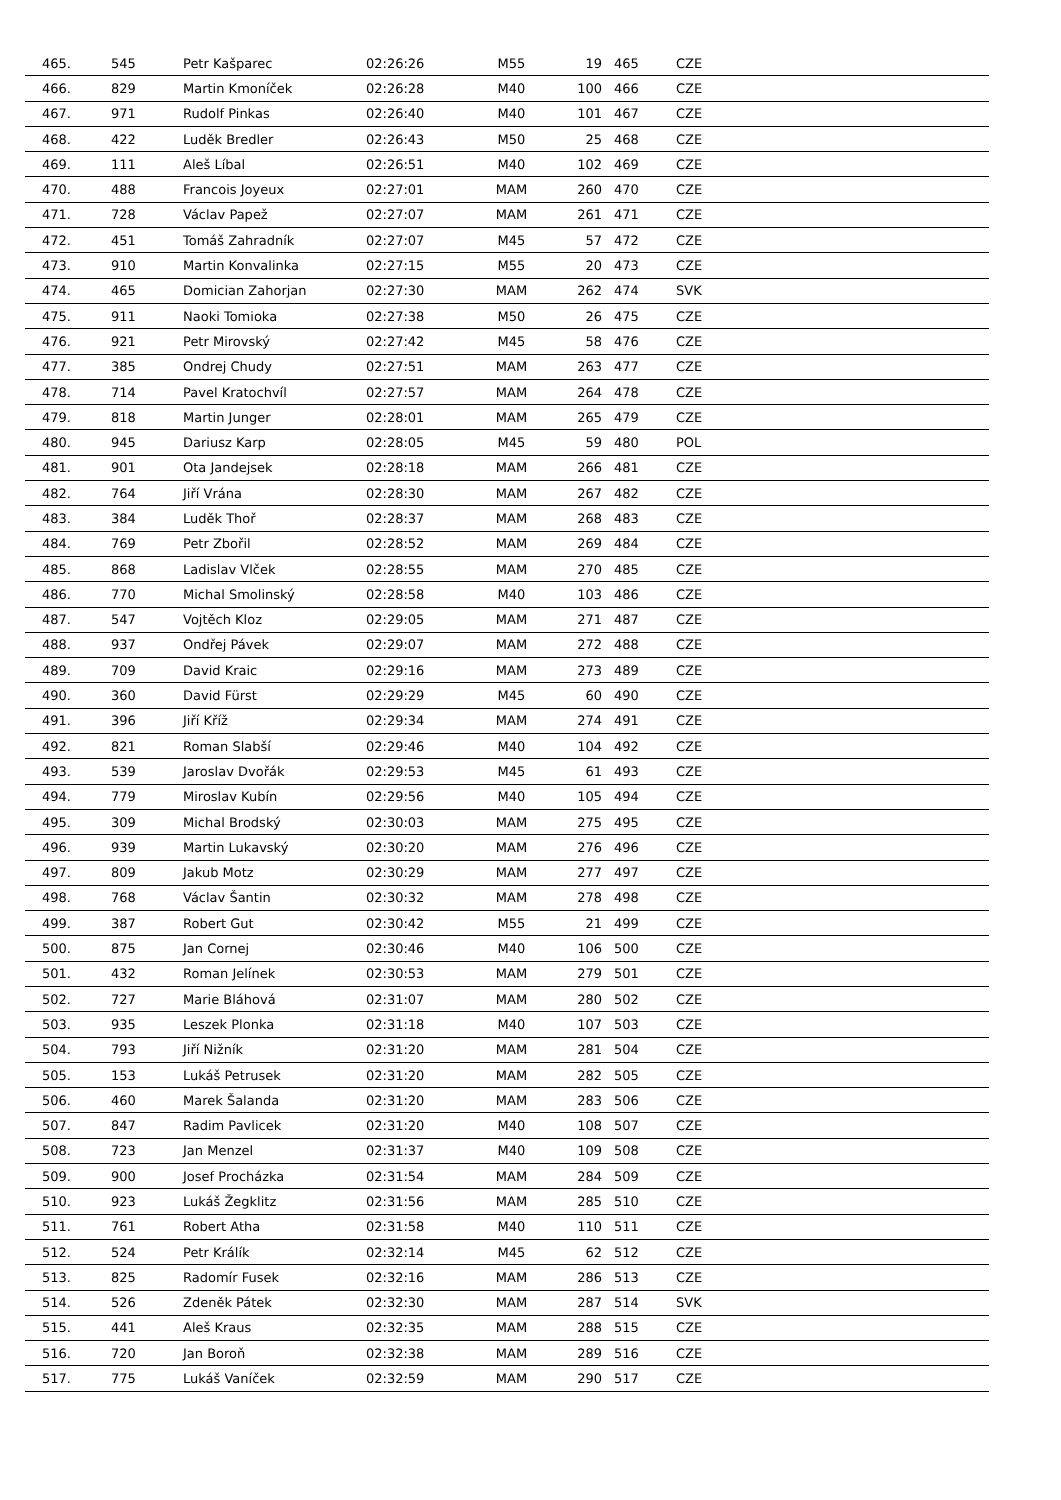| 465. | 545 | Petr Kašparec | 02:26:26 | M55 | 19 | 465 | CZE |
| 466. | 829 | Martin Kmoníček | 02:26:28 | M40 | 100 | 466 | CZE |
| 467. | 971 | Rudolf Pinkas | 02:26:40 | M40 | 101 | 467 | CZE |
| 468. | 422 | Luděk Bredler | 02:26:43 | M50 | 25 | 468 | CZE |
| 469. | 111 | Aleš Líbal | 02:26:51 | M40 | 102 | 469 | CZE |
| 470. | 488 | Francois Joyeux | 02:27:01 | MAM | 260 | 470 | CZE |
| 471. | 728 | Václav Papež | 02:27:07 | MAM | 261 | 471 | CZE |
| 472. | 451 | Tomáš Zahradník | 02:27:07 | M45 | 57 | 472 | CZE |
| 473. | 910 | Martin Konvalinka | 02:27:15 | M55 | 20 | 473 | CZE |
| 474. | 465 | Domician Zahorjan | 02:27:30 | MAM | 262 | 474 | SVK |
| 475. | 911 | Naoki Tomioka | 02:27:38 | M50 | 26 | 475 | CZE |
| 476. | 921 | Petr Mirovský | 02:27:42 | M45 | 58 | 476 | CZE |
| 477. | 385 | Ondrej Chudy | 02:27:51 | MAM | 263 | 477 | CZE |
| 478. | 714 | Pavel Kratochvíl | 02:27:57 | MAM | 264 | 478 | CZE |
| 479. | 818 | Martin Junger | 02:28:01 | MAM | 265 | 479 | CZE |
| 480. | 945 | Dariusz Karp | 02:28:05 | M45 | 59 | 480 | POL |
| 481. | 901 | Ota Jandejsek | 02:28:18 | MAM | 266 | 481 | CZE |
| 482. | 764 | Jiří Vrána | 02:28:30 | MAM | 267 | 482 | CZE |
| 483. | 384 | Luděk Thoř | 02:28:37 | MAM | 268 | 483 | CZE |
| 484. | 769 | Petr Zbořil | 02:28:52 | MAM | 269 | 484 | CZE |
| 485. | 868 | Ladislav Vlček | 02:28:55 | MAM | 270 | 485 | CZE |
| 486. | 770 | Michal Smolinský | 02:28:58 | M40 | 103 | 486 | CZE |
| 487. | 547 | Vojtěch Kloz | 02:29:05 | MAM | 271 | 487 | CZE |
| 488. | 937 | Ondřej Pávek | 02:29:07 | MAM | 272 | 488 | CZE |
| 489. | 709 | David Kraic | 02:29:16 | MAM | 273 | 489 | CZE |
| 490. | 360 | David Fürst | 02:29:29 | M45 | 60 | 490 | CZE |
| 491. | 396 | Jiří Kříž | 02:29:34 | MAM | 274 | 491 | CZE |
| 492. | 821 | Roman Slabší | 02:29:46 | M40 | 104 | 492 | CZE |
| 493. | 539 | Jaroslav Dvořák | 02:29:53 | M45 | 61 | 493 | CZE |
| 494. | 779 | Miroslav Kubín | 02:29:56 | M40 | 105 | 494 | CZE |
| 495. | 309 | Michal Brodský | 02:30:03 | MAM | 275 | 495 | CZE |
| 496. | 939 | Martin Lukavský | 02:30:20 | MAM | 276 | 496 | CZE |
| 497. | 809 | Jakub Motz | 02:30:29 | MAM | 277 | 497 | CZE |
| 498. | 768 | Václav Šantin | 02:30:32 | MAM | 278 | 498 | CZE |
| 499. | 387 | Robert Gut | 02:30:42 | M55 | 21 | 499 | CZE |
| 500. | 875 | Jan Cornej | 02:30:46 | M40 | 106 | 500 | CZE |
| 501. | 432 | Roman Jelínek | 02:30:53 | MAM | 279 | 501 | CZE |
| 502. | 727 | Marie Bláhová | 02:31:07 | MAM | 280 | 502 | CZE |
| 503. | 935 | Leszek Plonka | 02:31:18 | M40 | 107 | 503 | CZE |
| 504. | 793 | Jiří Nižník | 02:31:20 | MAM | 281 | 504 | CZE |
| 505. | 153 | Lukáš Petrusek | 02:31:20 | MAM | 282 | 505 | CZE |
| 506. | 460 | Marek Šalanda | 02:31:20 | MAM | 283 | 506 | CZE |
| 507. | 847 | Radim Pavlicek | 02:31:20 | M40 | 108 | 507 | CZE |
| 508. | 723 | Jan Menzel | 02:31:37 | M40 | 109 | 508 | CZE |
| 509. | 900 | Josef Procházka | 02:31:54 | MAM | 284 | 509 | CZE |
| 510. | 923 | Lukáš Žegklitz | 02:31:56 | MAM | 285 | 510 | CZE |
| 511. | 761 | Robert Atha | 02:31:58 | M40 | 110 | 511 | CZE |
| 512. | 524 | Petr Králík | 02:32:14 | M45 | 62 | 512 | CZE |
| 513. | 825 | Radomír Fusek | 02:32:16 | MAM | 286 | 513 | CZE |
| 514. | 526 | Zdeněk Pátek | 02:32:30 | MAM | 287 | 514 | SVK |
| 515. | 441 | Aleš Kraus | 02:32:35 | MAM | 288 | 515 | CZE |
| 516. | 720 | Jan Boroň | 02:32:38 | MAM | 289 | 516 | CZE |
| 517. | 775 | Lukáš Vaníček | 02:32:59 | MAM | 290 | 517 | CZE |